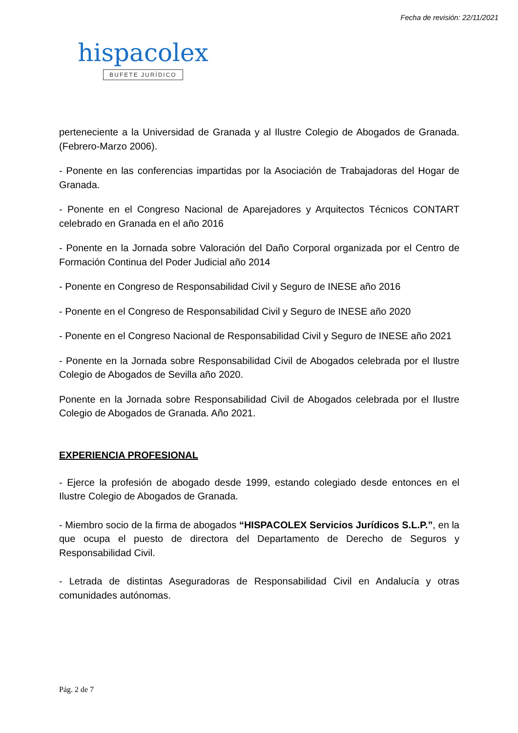Fecha de revisión: 22/11/2021
hispacolex
BUFETE JURÍDICO
perteneciente a la Universidad de Granada y al Ilustre Colegio de Abogados de Granada. (Febrero-Marzo 2006).
- Ponente en las conferencias impartidas por la Asociación de Trabajadoras del Hogar de Granada.
- Ponente en el Congreso Nacional de Aparejadores y Arquitectos Técnicos CONTART celebrado en Granada en el año 2016
- Ponente en la Jornada sobre Valoración del Daño Corporal organizada por el Centro de Formación Continua del Poder Judicial año 2014
- Ponente en Congreso de Responsabilidad Civil y Seguro de INESE año 2016
- Ponente en el Congreso de Responsabilidad Civil y Seguro de INESE año 2020
- Ponente en el Congreso Nacional de Responsabilidad Civil y Seguro de INESE año 2021
- Ponente en la Jornada sobre Responsabilidad Civil de Abogados celebrada por el Ilustre Colegio de Abogados de Sevilla año 2020.
Ponente en la Jornada sobre Responsabilidad Civil de Abogados celebrada por el Ilustre Colegio de Abogados de Granada. Año 2021.
EXPERIENCIA PROFESIONAL
- Ejerce la profesión de abogado desde 1999, estando colegiado desde entonces en el Ilustre Colegio de Abogados de Granada.
- Miembro socio de la firma de abogados “HISPACOLEX Servicios Jurídicos S.L.P.”, en la que ocupa el puesto de directora del Departamento de Derecho de Seguros y Responsabilidad Civil.
- Letrada de distintas Aseguradoras de Responsabilidad Civil en Andalucía y otras comunidades autónomas.
Pág. 2 de 7